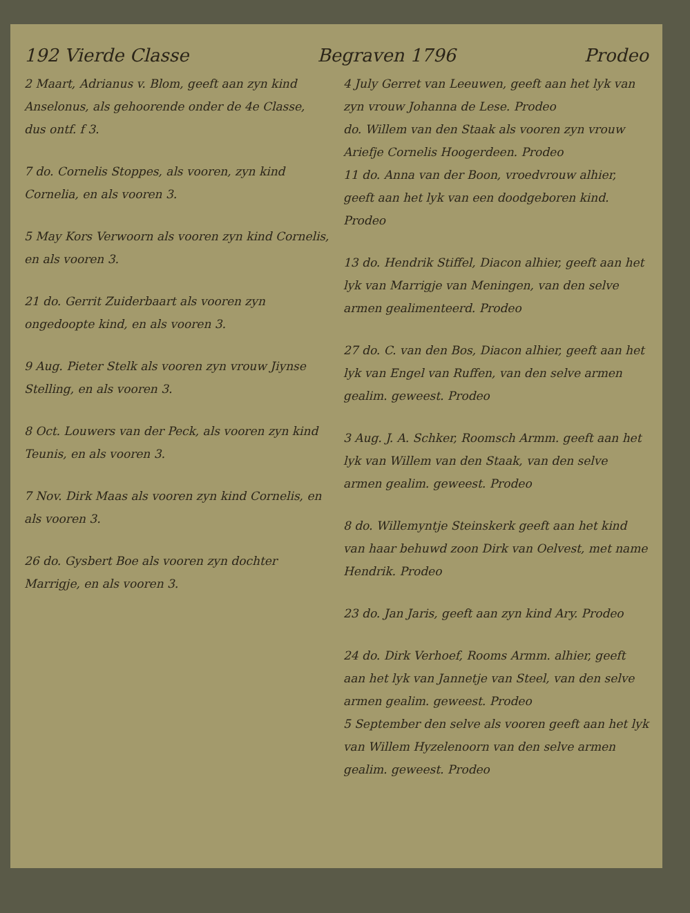192 Vierde Classe Begraven 1796 Prodeo
2 Maart, Adrianus v. Blom, geeft aan zyn kind Anselonus, als gehoorende onder de 4e Classe, dus ontf. f 3.
7 do. Cornelis Stoppes, als vooren, zyn kind Cornelia, en als vooren 3.
5 May Kors Verwoorn als vooren zyn kind Cornelis, en als vooren 3.
21 do. Gerrit Zuiderbaart als vooren zyn ongedoopte kind, en als vooren 3.
9 Aug. Pieter Stelk als vooren zyn vrouw Jiynse Stelling, en als vooren 3.
8 Oct. Louwers van der Peck, als vooren zyn kind Teunis, en als vooren 3.
7 Nov. Dirk Maas als vooren zyn kind Cornelis, en als vooren 3.
26 do. Gysbert Boe als vooren zyn dochter Marrigje, en als vooren 3.
4 July Gerret van Leeuwen, geeft aan het lyk van zyn vrouw Johanna de Lese. Prodeo
do. Willem van den Staak als vooren zyn vrouw Ariefje Cornelis Hoogerdeen. Prodeo
11 do. Anna van der Boon, vroedvrouw alhier, geeft aan het lyk van een doodgeboren kind. Prodeo
13 do. Hendrik Stiffel, Diacon alhier, geeft aan het lyk van Marrigje van Meningen, van den selve armen gealimenteerd. Prodeo
27 do. C. van den Bos, Diacon alhier, geeft aan het lyk van Engel van Ruffen, van den selve armen gealim. geweest. Prodeo
3 Aug. J. A. Schker, Roomsch Armm. geeft aan het lyk van Willem van den Staak, van den selve armen gealim. geweest. Prodeo
8 do. Willemyntje Steinskerk geeft aan het kind van haar behuwd zoon Dirk van Oelvest, met name Hendrik. Prodeo
23 do. Jan Jaris, geeft aan zyn kind Ary. Prodeo
24 do. Dirk Verhoef, Rooms Armm. alhier, geeft aan het lyk van Jannetje van Steel, van den selve armen gealim. geweest. Prodeo
5 September den selve als vooren geeft aan het lyk van Willem Hyzelenoorn van den selve armen gealim. geweest. Prodeo